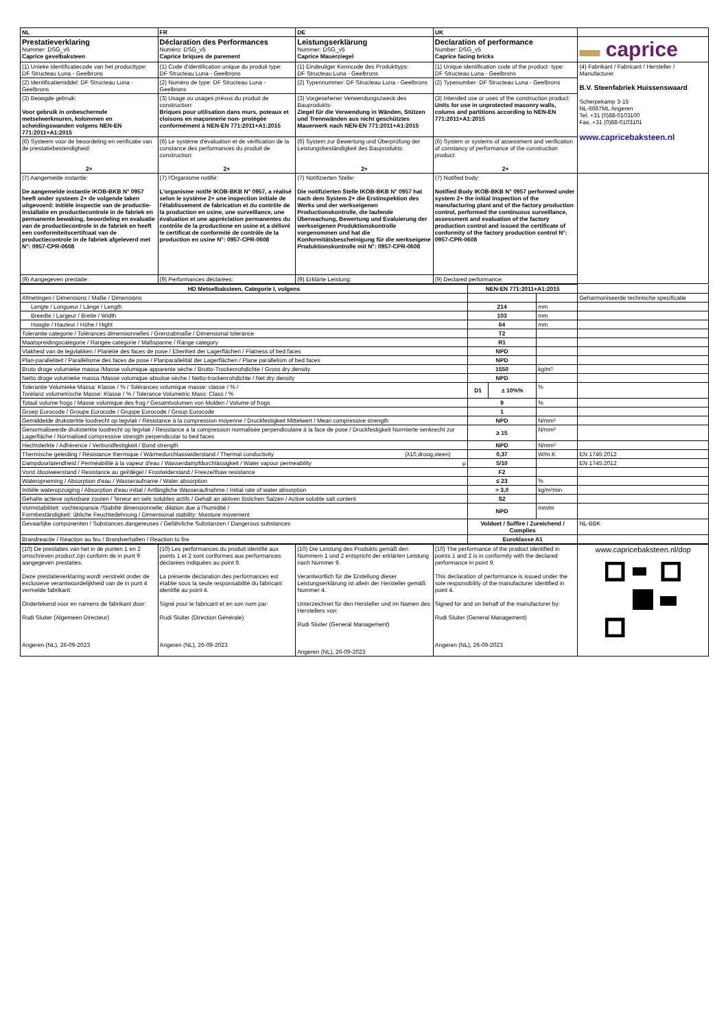| NL | FR | DE | UK | |
| Prestatieverklaring Nummer: DSG_v5 Caprice gevelbaksteen | Déclaration des Performances Numéro: DSG_v5 Caprice briques de parement | Leistungserklärung Nummer: DSG_v5 Caprice Mauerziegel | Declaration of performance Number: DSG_v5 Caprice facing bricks | ▬ caprice |
| (1) Unieke identificatiecode van het producttype: DF Structeau Luna - Geelbrons | (1) Code d'identification unique du produit type: DF Structeau Luna - Geelbrons | (1) Eindeutiger Kenncode des Produkttyps: DF Structeau Luna - Geelbrons | (1) Unique identification code of the product- type: DF Structeau Luna - Geelbrons | (4) Fabrikant / Fabricant / Hersteller / Manufacturer B.V. Steenfabriek Huissenswaard Scherpekamp 3-15 NL-6687ML Angeren Tel. +31 (0)88-0103100 Fax. +31 (0)88-0103101 www.capricebaksteen.nl |
| (2) Identificatiemiddel: DF Structeau Luna - Geelbrons | (2) Numéro de type: DF Structeau Luna - Geelbrons | (2) Typennummer: DF Structeau Luna - Geelbrons | (2) Typenumber: DF Structeau Luna - Geelbrons | |
| (3) Beoogde gebruik: Voor gebruik in onbeschermde metselwerkmuren, kolommen en scheidingswanden volgens NEN-EN 771:2011+A1:2015 | (3) Usage ou usages prévus du produit de construction: Briques pour utilisation dans murs, poteaux et cloisons en maçonnerie non- protégée conformément à NEN-EN 771:2011+A1:2015 | (3) Vorgesehener Verwendungszweck des Bauprodukts: Ziegel für die Verwendung in Wänden, Stützen und Trennwänden aus nicht geschütztes Mauerwerk nach NEN-EN 771:2011+A1:2015 | (3) Intended use or uses of the construction product: Units for use in unprotected masonry walls, colums and partitions according to NEN-EN 771:2011+A1:2015 | |
| (6) Systeem voor de beoordeling en verificatie van de prestatiebestendigheid: 2+ | (6) Le système d'évaluation et de vérification de la constance des performances du produit de construction: 2+ | (6) System zur Bewertung und Überprüfung der Leistungsbeständigkeit des Bauprodukts: 2+ | (6) System or systems of assessment and verification of constancy of performance of the construction product: 2+ | |
| (7) Aangemelde instantie: De aangemelde instantie IKOB-BKB N° 0957 heeft onder systeem 2+ de volgende taken uitgevoerd: Initiële inspectie van de productie-installatie en productiecontrole in de fabriek en permanente bewaking, beoordeling en evaluatie van de productiecontrole in de fabriek en heeft een conformiteitscertifcaat van de productiecontrole in de fabriek afgeleverd met N°: 0957-CPR-0608 | (7) l'Organisme notifié: L'organisme notifé IKOB-BKB N° 0957, a réalisé selon le système 2+ une inspection initiale de l'établissement de fabrication et du contrôle de la production en usine, une surveillance, une évaluation et une appréciation permanentes du contrôle de la productione en usine et a délivré le certificat de conformité de contrôle de la production en usine N°: 0957-CPR-0608 | (7) Notifizierten Stelle: Die notifizierten Stelle IKOB-BKB N° 0957 hat nach dem System 2+ die Erstinspektion des Werks und der werkseigenen Productionskontrolle, die laufende Überwachung, Bewertung und Evaluierung der werkseigenen Produktionskontrolle vorgenommen und hat die Konformitätsbescheinigung für die werkseigene Produktionskontrolle mit N°: 0957-CPR-0608 | (7) Notified body: Notified Body IKOB-BKB N° 0957 performed under system 2+ the initial inspection of the manufacturing plant and of the factory production control, performed the continuous surveillance, assessment and evaluation of the factory production control and issued the certificate of conformity of the factory production control N°: 0957-CPR-0608 | |
| (9) Aangegeven prestatie: | (9) Performances déclarées: | (9) Erklärte Leistung: | (9) Declared performance: | |
| HD Metselbaksteen, Categorie I, volgens | | NEN-EN 771:2011+A1:2015 | | | |
| Afmetingen / Dimensions / Maße / Dimensions | | | | | Geharmoniseerde technische specificatie |
| Lengte / Longueur / Länge / Length | | 214 | | mm | |
| Breedte / Largeur / Breite / Width | | 103 | | mm | |
| Hoogte / Hauteur / Höhe / Hight | | 64 | | mm | |
| Tolerantie categorie / Tolérances dimensionnelles / Grenzabmaße / Dimensional tolerance | | T2 | | | |
| Maatspreidingscategorie / Rangée catégorie / Maßspanne / Range category | | R1 | | | |
| Vlakheid van de legvlakken / Planéité des faces de pose / Ebenheit der Lagerflächen / Flatness of bed faces | | NPD | | | |
| Plan-paralleliteit / Parallélisme des faces de pose / Planparallelität der Lagerflächen / Plane parallelism of bed faces | | NPD | | | |
| Bruto droge volumieke massa /Masse volumique apparente sèche / Brutto-Trockenrohdichte / Gross dry density | | 1550 | | kg/m³ | |
| Netto droge volumieke massa /Masse volumique absolue sèche / Netto-trockenrohdichte / Net dry density | | NPD | | | |
| Tolerantie Volumieke Massa: Klasse / % / Tolérances volumique masse: classe / % / Torelanz volumetrische Masse: Klasse / % / Tolerance Volumetric Mass: Class / % | | D1 | ± 10%% | % | |
| Totaal volume frogs / Masse volumique des frog / Gesamtvolumen von Mulden / Volume of frogs | | 9 | | % | |
| Groep Eurocode / Groupe Eurocode / Gruppe Eurocode / Group Eurocode | | 1 | | | |
| Gemiddelde druksterkte loodrecht op legvlak / Résistance à la compression moyenne / Druckfestigkeit Mittelwert / Mean compressive strength | | NPD | | N/mm² | |
| Genormaliseerde druksterkte loodrecht op legvlak / Résistance à la compression normalisée perpendiculaire à la face de pose / Druckfestigkeit Normierte senkrecht zur Lagerfläche / Normalised compressive strength perpendicular to bed faces | | ≥ 15 | | N/mm² | |
| Hechtsterkte / Adhérence / Verbundfestigkeit / Bond strength | | NPD | | N/mm² | |
| Thermische geleiding / Résistance thermique / Wärmedurchlasswiderstand / Thermal conductivity | (λ10,droog,steen) | 0,37 | | W/m.K | EN 1745:2012 |
| Dampdoorlatendheid / Perméabilité à la vapeur d'eau / Wasserdampfdurchlässigkeit / Water vapour permeability | μ | 5/10 | | | EN 1745:2012 |
| Vorst /dooiweerstand / Resistance au gel/dégel / Frostwiderstand / Freeze/thaw resistance | | F2 | | | |
| Wateropneming / Absorption d'eau / Wasseraufname / Water absorption | | ≤ 23 | | % | |
| Initiële wateropzuiging / Absorption d'eau initial / Anfängliche Wasseraufnahme / Initial rate of water absorption | | > 3,0 | | kg/m²min | |
| Gehalte actieve oplosbare zouten / Teneur en sels solubles actifs / Gehalt an aktiven löslichen Salzen / Active soluble salt content | | S2 | | | |
| Vormstabiliteit: vochtexpansie /Stabilté dimensionnelle: dilation due à l'humidité / Formbeständigkeit: übliche Feuchtedehnung / Dimensional stability: Moisture movement | | NPD | | mm/m | |
| Gevaarlijke componenten / Substances dangereuses / Gefährliche Substanzen / Dangerous substances | | Voldoet / Suffire / Zureichend / Complies | | | NL-BBK |
| Brandreactie / Réaction au feu / Brandverhalten / Reaction to fire | | Euroklasse A1 | | | |
| (10) De prestaties van het in de punten 1 en 2 omschreven product zijn conform de in punt 9 aangegeven prestaties. Deze prestatieverklaring wordt verstrekt onder de exclusieve verantwoordelijkheid van de in punt 4 vermelde fabrikant: Ondertekend voor en namens de fabrikant door: Rudi Sluiter (Algemeen Directeur) Angeren (NL), 26-09-2023 | (10) Les performances du produit identifié aux points 1 et 2 sont conformes aux performances déclarées indiquées au point 9. La présente déclaration des performances est établie sous la seule responsabilité du fabricant identifié au point 4. Signé pour le fabricant et en son nom par: Rudi Sluiter (Direction Générale) Angeren (NL), 26-09-2023 | (10) Die Leistung des Produkts gemäß den Nummern 1 und 2 entspricht der erklärten Leistung nach Nummer 9. Verantwortlich für die Erstellung dieser Leistungserklärung ist allein der Hersteller gemäß Nummer 4. Unterzeichnet für den Hersteller und im Namen des Herstellers von: Rudi Sluiter (General Management) Angeren (NL), 26-09-2023 | (10) The performance of the product identified in points 1 and 2 is in conformity with the declared performance in point 9. This declaration of performance is issued under the sole responsibility of the manufacturer identified in point 4. Signed for and on behalf of the manufacturer by: Rudi Sluiter (General Management) Angeren (NL), 26-09-2023 | www.capricebaksteen.nl/dop |